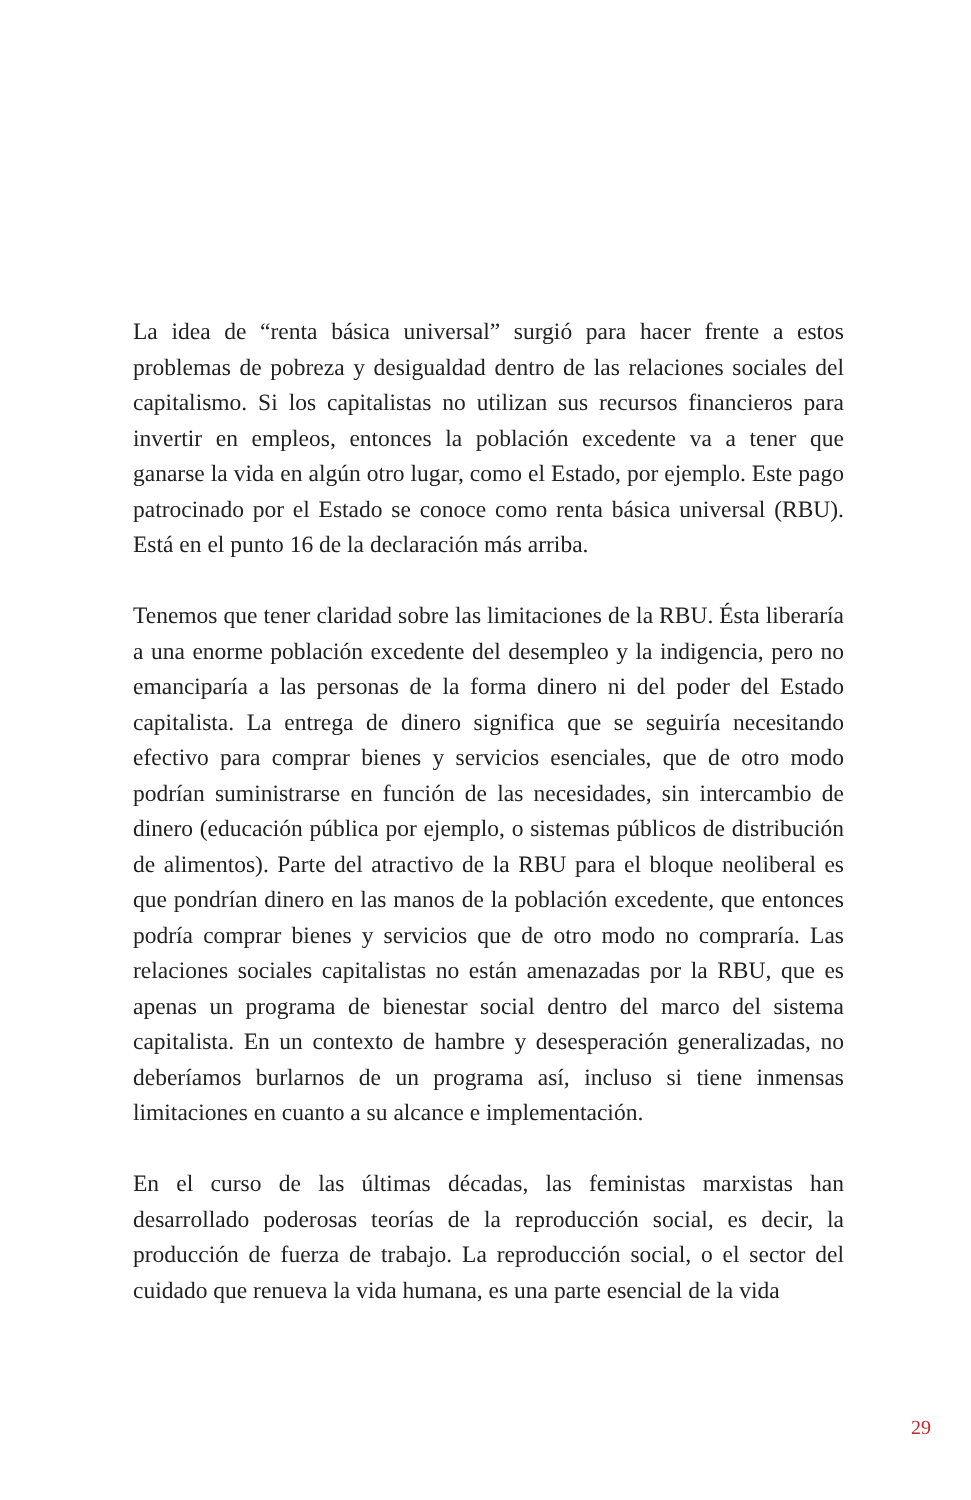La idea de “renta básica universal” surgió para hacer frente a estos problemas de pobreza y desigualdad dentro de las relaciones sociales del capitalismo. Si los capitalistas no utilizan sus recursos financieros para invertir en empleos, entonces la población excedente va a tener que ganarse la vida en algún otro lugar, como el Estado, por ejemplo. Este pago patrocinado por el Estado se conoce como renta básica universal (RBU). Está en el punto 16 de la declaración más arriba.
Tenemos que tener claridad sobre las limitaciones de la RBU. Ésta liberaría a una enorme población excedente del desempleo y la indigencia, pero no emanciparía a las personas de la forma dinero ni del poder del Estado capitalista. La entrega de dinero significa que se seguiría necesitando efectivo para comprar bienes y servicios esenciales, que de otro modo podrían suministrarse en función de las necesidades, sin intercambio de dinero (educación pública por ejemplo, o sistemas públicos de distribución de alimentos). Parte del atractivo de la RBU para el bloque neoliberal es que pondrían dinero en las manos de la población excedente, que entonces podría comprar bienes y servicios que de otro modo no compraría. Las relaciones sociales capitalistas no están amenazadas por la RBU, que es apenas un programa de bienestar social dentro del marco del sistema capitalista. En un contexto de hambre y desesperación generalizadas, no deberíamos burlarnos de un programa así, incluso si tiene inmensas limitaciones en cuanto a su alcance e implementación.
En el curso de las últimas décadas, las feministas marxistas han desarrollado poderosas teorías de la reproducción social, es decir, la producción de fuerza de trabajo. La reproducción social, o el sector del cuidado que renueva la vida humana, es una parte esencial de la vida
29